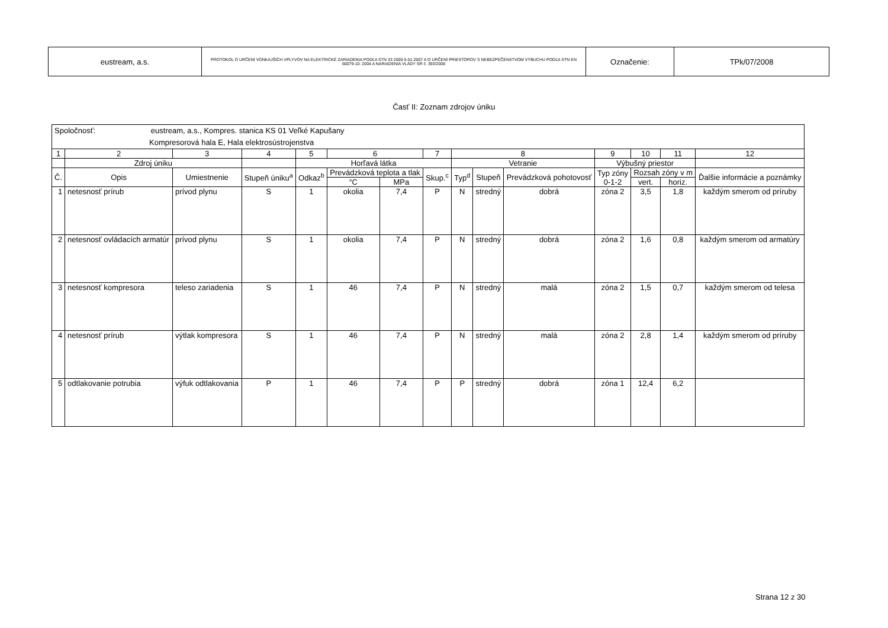| eustream, a.s. | PROTOKOL O URČENÍ VONKAJŠÍCH VPLYVOV NA ELEKTRICKÉ ZARIADENIA PODĽA STN 33 2000-5-51:2007 A O URČENÍ PRIESTOROV S NEBEZPEČENSTVOM VÝBUCHU PODĽA STN EN 60079-10: 2004 A NARIADENIA VLÁDY SR č. 393/2006 | Označenie: | TPk/07/2008 |
Časť II: Zoznam zdrojov úniku
| Spoločnosť: eustream, a.s., Kompres. stanica KS 01 Veľké Kapušany Kompresorová hala E, Hala elektrosústrojenstva | | | | | | | | | | | | | | |
| 1 | 2 | 3 | 4 | 5 | 6 | | 7 | 8 | | | 9 | 10 | 11 | 12 |
| | Zdroj úniku | | | Horľavá látka | | | | Vetranie | | | Výbušný priestor | | | |
| Č. | Opis | Umiestnenie | Stupeň úniku<sup>a</sup> | Odkaz<sup>b</sup> | Prevádzková teplota a tlak | | Skup.<sup>c</sup> | Typ<sup>d</sup> | Stupeň | Prevádzková pohotovosť | Typ zóny 0-1-2 | Rozsah zóny v m | | Ďalšie informácie a poznámky |
| | | | | | °C | MPa | | | | | | vert. | horiz. | |
| 1 | netesnosť prírub | prívod plynu | S | 1 | okolia | 7,4 | P | N | stredný | dobrá | zóna 2 | 3,5 | 1,8 | každým smerom od príruby |
| 2 | netesnosť ovládacích armatúr | prívod plynu | S | 1 | okolia | 7,4 | P | N | stredný | dobrá | zóna 2 | 1,6 | 0,8 | každým smerom od armatúry |
| 3 | netesnosť kompresora | teleso zariadenia | S | 1 | 46 | 7,4 | P | N | stredný | malá | zóna 2 | 1,5 | 0,7 | každým smerom od telesa |
| 4 | netesnosť prírub | výtlak kompresora | S | 1 | 46 | 7,4 | P | N | stredný | malá | zóna 2 | 2,8 | 1,4 | každým smerom od príruby |
| 5 | odtlakovanie potrubia | výfuk odtlakovania | P | 1 | 46 | 7,4 | P | P | stredný | dobrá | zóna 1 | 12,4 | 6,2 | |
Strana 12 z 30